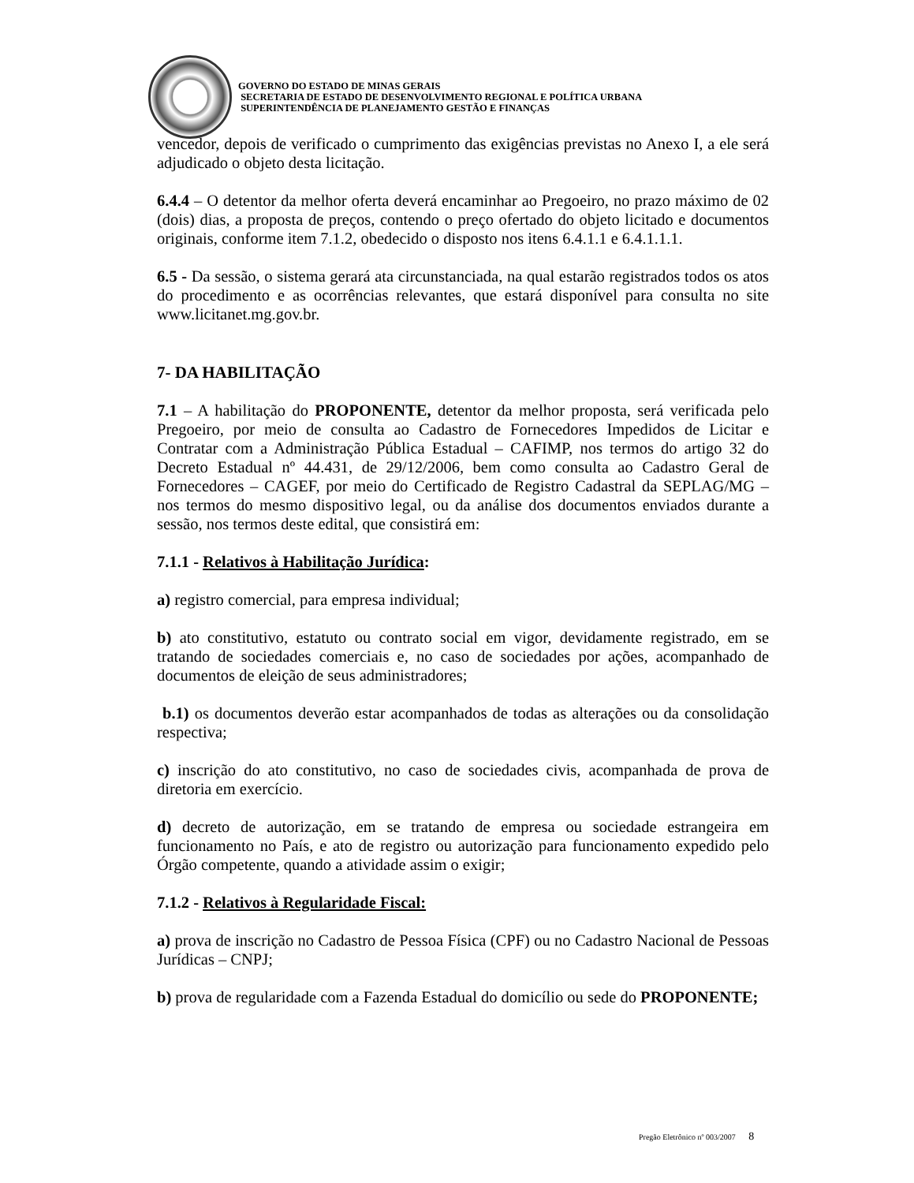GOVERNO DO ESTADO DE MINAS GERAIS
SECRETARIA DE ESTADO DE DESENVOLVIMENTO REGIONAL E POLÍTICA URBANA
SUPERINTENDÊNCIA DE PLANEJAMENTO GESTÃO E FINANÇAS
vencedor, depois de verificado o cumprimento das exigências previstas no Anexo I, a ele será adjudicado o objeto desta licitação.
6.4.4 – O detentor da melhor oferta deverá encaminhar ao Pregoeiro, no prazo máximo de 02 (dois) dias, a proposta de preços, contendo o preço ofertado do objeto licitado e documentos originais, conforme item 7.1.2, obedecido o disposto nos itens 6.4.1.1 e 6.4.1.1.1.
6.5 - Da sessão, o sistema gerará ata circunstanciada, na qual estarão registrados todos os atos do procedimento e as ocorrências relevantes, que estará disponível para consulta no site www.licitanet.mg.gov.br.
7- DA HABILITAÇÃO
7.1 – A habilitação do PROPONENTE, detentor da melhor proposta, será verificada pelo Pregoeiro, por meio de consulta ao Cadastro de Fornecedores Impedidos de Licitar e Contratar com a Administração Pública Estadual – CAFIMP, nos termos do artigo 32 do Decreto Estadual nº 44.431, de 29/12/2006, bem como consulta ao Cadastro Geral de Fornecedores – CAGEF, por meio do Certificado de Registro Cadastral da SEPLAG/MG – nos termos do mesmo dispositivo legal, ou da análise dos documentos enviados durante a sessão, nos termos deste edital, que consistirá em:
7.1.1 - Relativos à Habilitação Jurídica:
a) registro comercial, para empresa individual;
b) ato constitutivo, estatuto ou contrato social em vigor, devidamente registrado, em se tratando de sociedades comerciais e, no caso de sociedades por ações, acompanhado de documentos de eleição de seus administradores;
b.1) os documentos deverão estar acompanhados de todas as alterações ou da consolidação respectiva;
c) inscrição do ato constitutivo, no caso de sociedades civis, acompanhada de prova de diretoria em exercício.
d) decreto de autorização, em se tratando de empresa ou sociedade estrangeira em funcionamento no País, e ato de registro ou autorização para funcionamento expedido pelo Órgão competente, quando a atividade assim o exigir;
7.1.2 - Relativos à Regularidade Fiscal:
a) prova de inscrição no Cadastro de Pessoa Física (CPF) ou no Cadastro Nacional de Pessoas Jurídicas – CNPJ;
b) prova de regularidade com a Fazenda Estadual do domicílio ou sede do PROPONENTE;
Pregão Eletrônico nº 003/2007 8